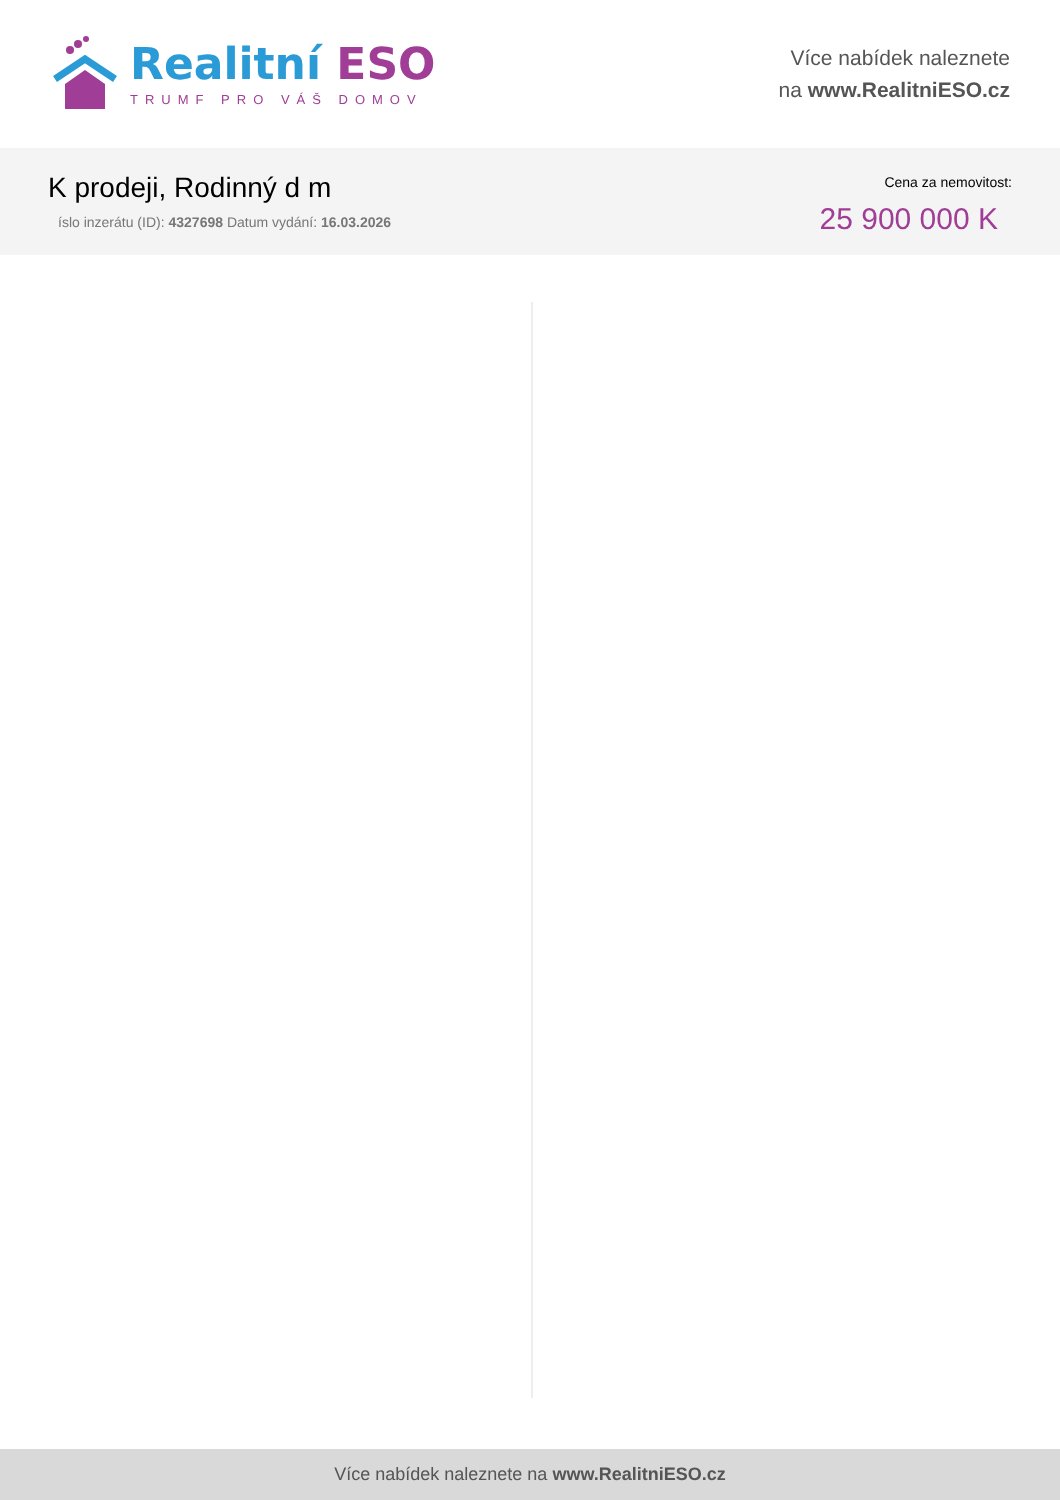Realitní ESO
TRUMF PRO VÁŠ DOMOV
Více nabídek naleznete
na www.RealitniESO.cz
K prodeji, Rodinný d m
íslo inzerátu (ID): 4327698 Datum vydání: 16.03.2026
Cena za nemovitost:
25 900 000 K
Více nabídek naleznete na www.RealitniESO.cz